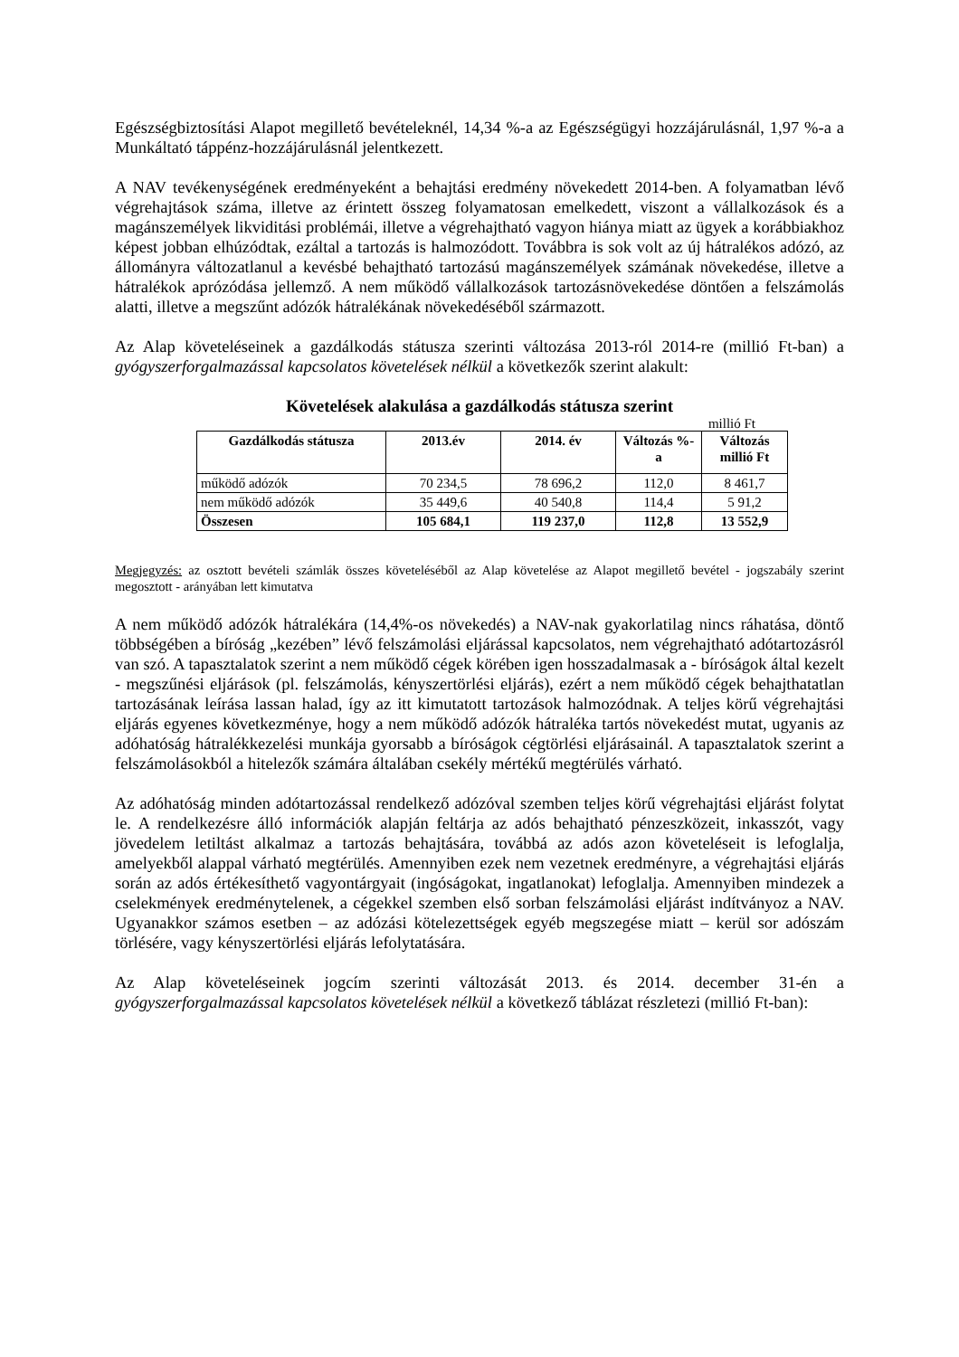Egészségbiztosítási Alapot megillető bevételeknél, 14,34 %-a az Egészségügyi hozzájárulásnál, 1,97 %-a a Munkáltató táppénz-hozzájárulásnál jelentkezett.
A NAV tevékenységének eredményeként a behajtási eredmény növekedett 2014-ben. A folyamatban lévő végrehajtások száma, illetve az érintett összeg folyamatosan emelkedett, viszont a vállalkozások és a magánszemélyek likviditási problémái, illetve a végrehajtható vagyon hiánya miatt az ügyek a korábbiakhoz képest jobban elhúzódtak, ezáltal a tartozás is halmozódott. Továbbra is sok volt az új hátralékos adózó, az állományra változatlanul a kevésbé behajtható tartozású magánszemélyek számának növekedése, illetve a hátralékok aprózódása jellemző. A nem működő vállalkozások tartozásnövekedése döntően a felszámolás alatti, illetve a megszűnt adózók hátralékának növekedéséből származott.
Az Alap követeléseinek a gazdálkodás státusza szerinti változása 2013-ról 2014-re (millió Ft-ban) a gyógyszerforgalmazással kapcsolatos követelések nélkül a következők szerint alakult:
Követelések alakulása a gazdálkodás státusza szerint
millió Ft
| Gazdálkodás státusza | 2013.év | 2014. év | Változás %-a | Változás millió Ft |
| --- | --- | --- | --- | --- |
| működő adózók | 70 234,5 | 78 696,2 | 112,0 | 8 461,7 |
| nem működő adózók | 35 449,6 | 40 540,8 | 114,4 | 5 91,2 |
| Összesen | 105 684,1 | 119 237,0 | 112,8 | 13 552,9 |
Megjegyzés: az osztott bevételi számlák összes követeléséből az Alap követelése az Alapot megillető bevétel - jogszabály szerint megosztott - arányában lett kimutatva
A nem működő adózók hátralékára (14,4%-os növekedés) a NAV-nak gyakorlatilag nincs ráhatása, döntő többségében a bíróság „kezében” lévő felszámolási eljárással kapcsolatos, nem végrehajtható adótartozásról van szó. A tapasztalatok szerint a nem működő cégek körében igen hosszadalmasak a - bíróságok által kezelt - megszűnési eljárások (pl. felszámolás, kényszertörlési eljárás), ezért a nem működő cégek behajthatatlan tartozásának leírása lassan halad, így az itt kimutatott tartozások halmozódnak. A teljes körű végrehajtási eljárás egyenes következménye, hogy a nem működő adózók hátraléka tartós növekedést mutat, ugyanis az adóhatóság hátralékkezelési munkája gyorsabb a bíróságok cégtörlési eljárásainál. A tapasztalatok szerint a felszámolásokból a hitelezők számára általában csekély mértékű megtérülés várható.
Az adóhatóság minden adótartozással rendelkező adózóval szemben teljes körű végrehajtási eljárást folytat le. A rendelkezésre álló információk alapján feltárja az adós behajtható pénzeszközeit, inkasszót, vagy jövedelem letiltást alkalmaz a tartozás behajtására, továbbá az adós azon követeléseit is lefoglalja, amelyekből alappal várható megtérülés. Amennyiben ezek nem vezetnek eredményre, a végrehajtási eljárás során az adós értékesíthető vagyontárgyait (ingóságokat, ingatlanokat) lefoglalja. Amennyiben mindezek a cselekmények eredménytelenek, a cégekkel szemben első sorban felszámolási eljárást indítványoz a NAV. Ugyanakkor számos esetben – az adózási kötelezettségek egyéb megszegése miatt – kerül sor adószám törlésére, vagy kényszertörlési eljárás lefolytatására.
Az Alap követeléseinek jogcím szerinti változását 2013. és 2014. december 31-én a gyógyszerforgalmazással kapcsolatos követelések nélkül a következő táblázat részletezi (millió Ft-ban):